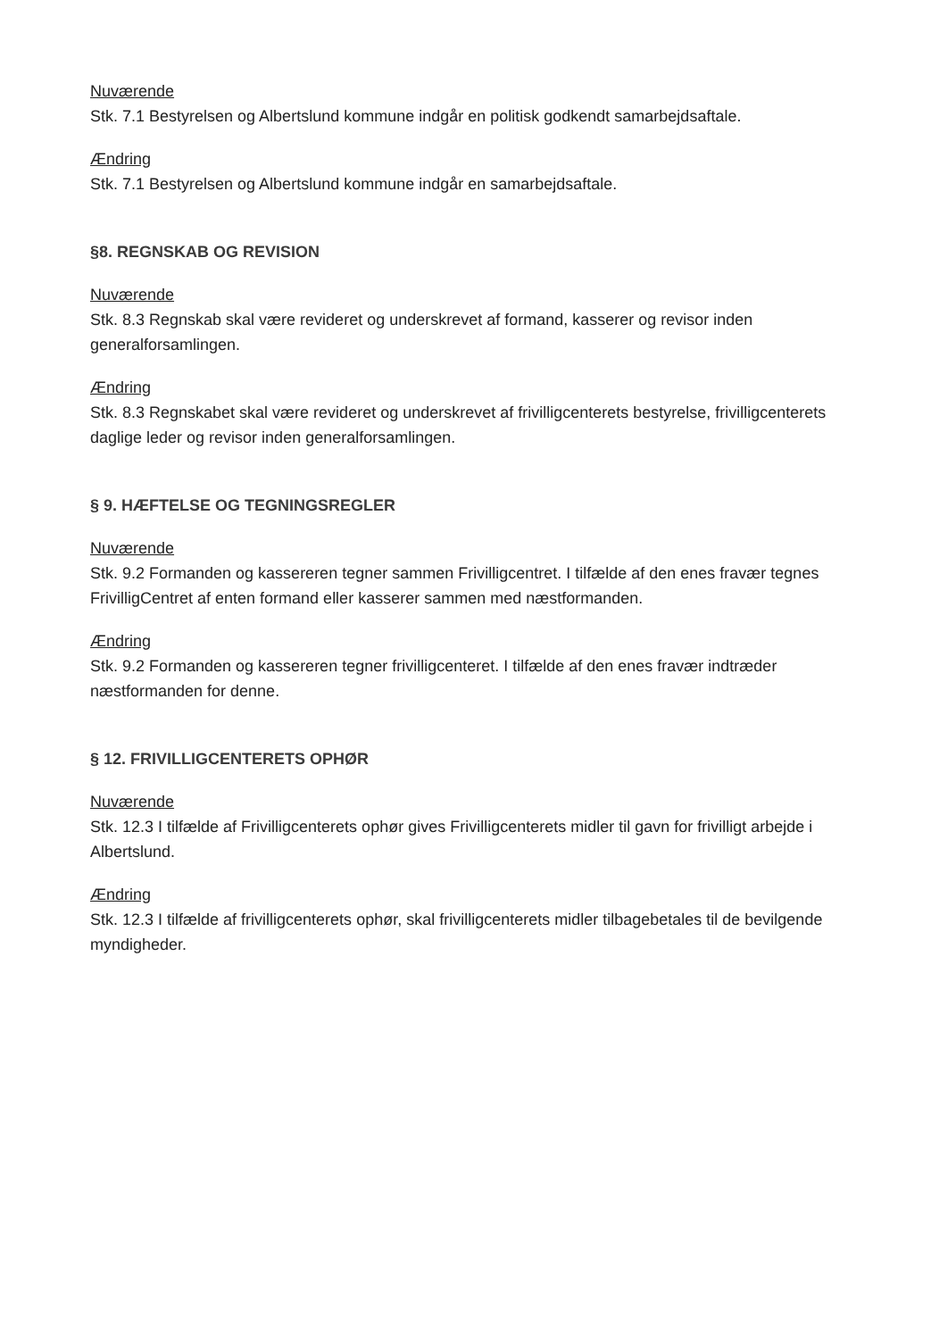Nuværende
Stk. 7.1 Bestyrelsen og Albertslund kommune indgår en politisk godkendt samarbejdsaftale.
Ændring
Stk. 7.1 Bestyrelsen og Albertslund kommune indgår en samarbejdsaftale.
§8. REGNSKAB OG REVISION
Nuværende
Stk. 8.3 Regnskab skal være revideret og underskrevet af formand, kasserer og revisor inden generalforsamlingen.
Ændring
Stk. 8.3 Regnskabet skal være revideret og underskrevet af frivilligcenterets bestyrelse, frivilligcenterets daglige leder og revisor inden generalforsamlingen.
§ 9. HÆFTELSE OG TEGNINGSREGLER
Nuværende
Stk. 9.2 Formanden og kassereren tegner sammen Frivilligcentret. I tilfælde af den enes fravær tegnes FrivilligCentret af enten formand eller kasserer sammen med næstformanden.
Ændring
Stk. 9.2 Formanden og kassereren tegner frivilligcenteret. I tilfælde af den enes fravær indtræder næstformanden for denne.
§ 12. FRIVILLIGCENTERETS OPHØR
Nuværende
Stk. 12.3 I tilfælde af Frivilligcenterets ophør gives Frivilligcenterets midler til gavn for frivilligt arbejde i Albertslund.
Ændring
Stk. 12.3 I tilfælde af frivilligcenterets ophør, skal frivilligcenterets midler tilbagebetales til de bevilgende myndigheder.